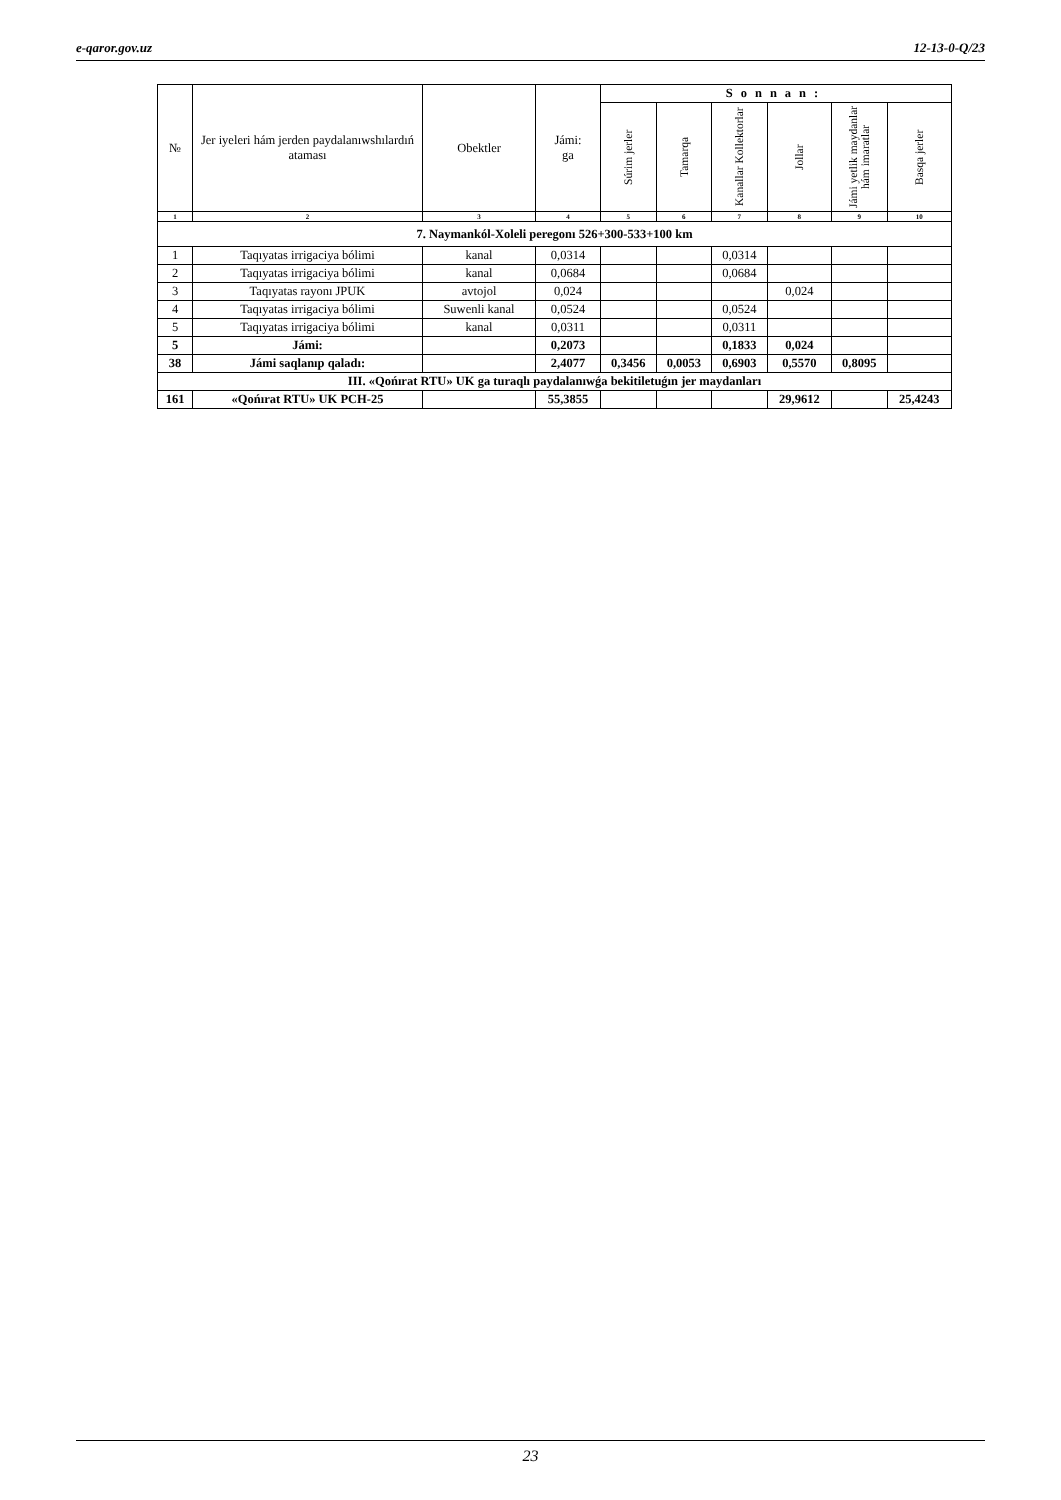e-qaror.gov.uz 12-13-0-Q/23
| № | Jer iyeleri hám jerden paydalanıwshılardıń ataması | Obektler | Jámi: ga | Sonnan: | | | | | |
| --- | --- | --- | --- | --- | --- | --- | --- | --- | --- |
| | | | | Súrim jerler | Tamarqa | Kanallar Kollektorlar | Jollar | Jámi yetlik maydanlar hám imaratlar | Basqa jerler |
| 1 | 2 | 3 | 4 | 5 | 6 | 7 | 8 | 9 | 10 |
| 7. Naymankól-Xoleli peregonı 526+300-533+100 km | | | | | | | | | |
| 1 | Taqıyatas irrigaciya bólimi | kanal | 0,0314 | | | 0,0314 | | | |
| 2 | Taqıyatas irrigaciya bólimi | kanal | 0,0684 | | | 0,0684 | | | |
| 3 | Taqıyatas rayonı JPUK | avtojol | 0,024 | | | | 0,024 | | |
| 4 | Taqıyatas irrigaciya bólimi | Suwenli kanal | 0,0524 | | | 0,0524 | | | |
| 5 | Taqıyatas irrigaciya bólimi | kanal | 0,0311 | | | 0,0311 | | | |
| 5 | Jámi: | | 0,2073 | | | 0,1833 | 0,024 | | |
| 38 | Jámi saqlanıp qaladı: | | 2,4077 | 0,3456 | 0,0053 | 0,6903 | 0,5570 | 0,8095 | |
| III. «Qońırat RTU» UK ga turaqlı paydalanıwǵa bekitiletuǵın jer maydanları | | | | | | | | | |
| 161 | «Qońırat RTU» UK PCH-25 | | 55,3855 | | | | 29,9612 | | 25,4243 |
23